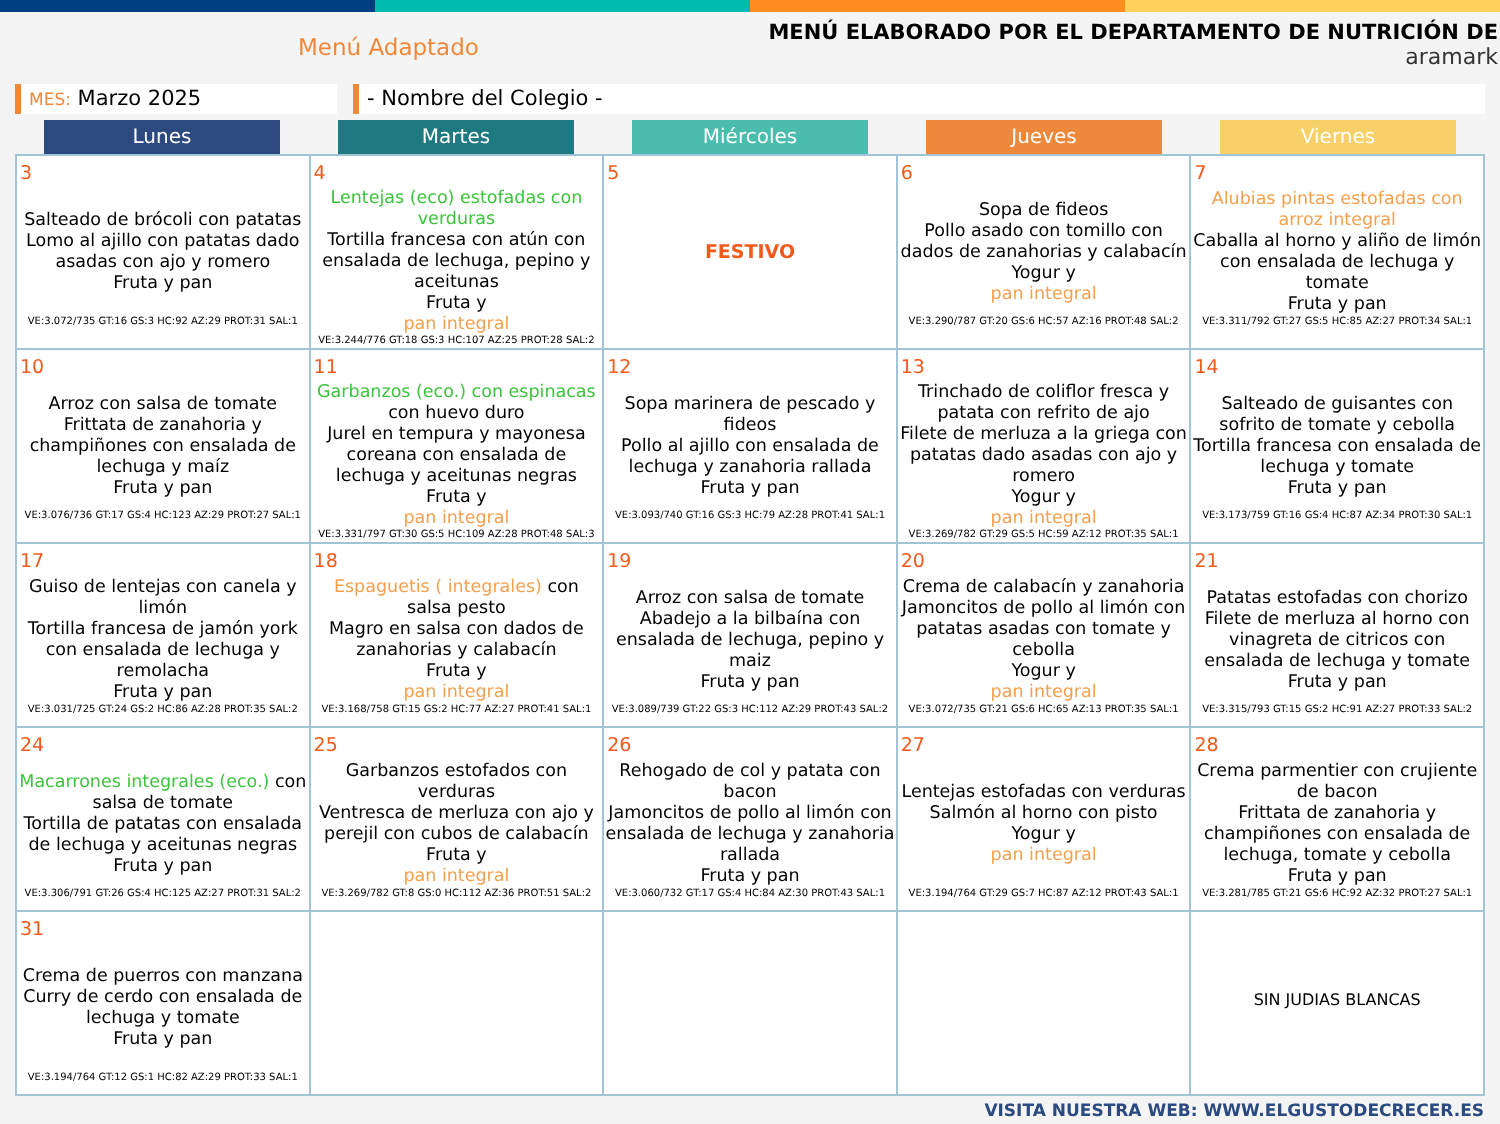Menú Adaptado
MENÚ ELABORADO POR EL DEPARTAMENTO DE NUTRICIÓN DE
aramark
MES: Marzo 2025 - Nombre del Colegio -
Lunes Martes Miércoles Jueves Viernes
| 3 Salteado de brócoli con patatas Lomo al ajillo con patatas dado asadas con ajo y romero Fruta y pan VE:3.072/735 GT:16 GS:3 HC:92 AZ:29 PROT:31 SAL:1 | 4 Lentejas (eco) estofadas con verduras Tortilla francesa con atún con ensalada de lechuga, pepino y aceitunas Fruta y pan integral VE:3.244/776 GT:18 GS:3 HC:107 AZ:25 PROT:28 SAL:2 | 5 FESTIVO | 6 Sopa de fideos Pollo asado con tomillo con dados de zanahorias y calabacín Yogur y pan integral VE:3.290/787 GT:20 GS:6 HC:57 AZ:16 PROT:48 SAL:2 | 7 Alubias pintas estofadas con arroz integral Caballa al horno y aliño de limón con ensalada de lechuga y tomate Fruta y pan VE:3.311/792 GT:27 GS:5 HC:85 AZ:27 PROT:34 SAL:1 |
| 10 Arroz con salsa de tomate Frittata de zanahoria y champiñones con ensalada de lechuga y maíz Fruta y pan VE:3.076/736 GT:17 GS:4 HC:123 AZ:29 PROT:27 SAL:1 | 11 Garbanzos (eco.) con espinacas con huevo duro Jurel en tempura y mayonesa coreana con ensalada de lechuga y aceitunas negras Fruta y pan integral VE:3.331/797 GT:30 GS:5 HC:109 AZ:28 PROT:48 SAL:3 | 12 Sopa marinera de pescado y fideos Pollo al ajillo con ensalada de lechuga y zanahoria rallada Fruta y pan VE:3.093/740 GT:16 GS:3 HC:79 AZ:28 PROT:41 SAL:1 | 13 Trinchado de coliflor fresca y patata con refrito de ajo Filete de merluza a la griega con patatas dado asadas con ajo y romero Yogur y pan integral VE:3.269/782 GT:29 GS:5 HC:59 AZ:12 PROT:35 SAL:1 | 14 Salteado de guisantes con sofrito de tomate y cebolla Tortilla francesa con ensalada de lechuga y tomate Fruta y pan VE:3.173/759 GT:16 GS:4 HC:87 AZ:34 PROT:30 SAL:1 |
| 17 Guiso de lentejas con canela y limón Tortilla francesa de jamón york con ensalada de lechuga y remolacha Fruta y pan VE:3.031/725 GT:24 GS:2 HC:86 AZ:28 PROT:35 SAL:2 | 18 Espaguetis ( integrales) con salsa pesto Magro en salsa con dados de zanahorias y calabacín Fruta y pan integral VE:3.168/758 GT:15 GS:2 HC:77 AZ:27 PROT:41 SAL:1 | 19 Arroz con salsa de tomate Abadejo a la bilbaína con ensalada de lechuga, pepino y maiz Fruta y pan VE:3.089/739 GT:22 GS:3 HC:112 AZ:29 PROT:43 SAL:2 | 20 Crema de calabacín y zanahoria Jamoncitos de pollo al limón con patatas asadas con tomate y cebolla Yogur y pan integral VE:3.072/735 GT:21 GS:6 HC:65 AZ:13 PROT:35 SAL:1 | 21 Patatas estofadas con chorizo Filete de merluza al horno con vinagreta de citricos con ensalada de lechuga y tomate Fruta y pan VE:3.315/793 GT:15 GS:2 HC:91 AZ:27 PROT:33 SAL:2 |
| 24 Macarrones integrales (eco.) con salsa de tomate Tortilla de patatas con ensalada de lechuga y aceitunas negras Fruta y pan VE:3.306/791 GT:26 GS:4 HC:125 AZ:27 PROT:31 SAL:2 | 25 Garbanzos estofados con verduras Ventresca de merluza con ajo y perejil con cubos de calabacín Fruta y pan integral VE:3.269/782 GT:8 GS:0 HC:112 AZ:36 PROT:51 SAL:2 | 26 Rehogado de col y patata con bacon Jamoncitos de pollo al limón con ensalada de lechuga y zanahoria rallada Fruta y pan VE:3.060/732 GT:17 GS:4 HC:84 AZ:30 PROT:43 SAL:1 | 27 Lentejas estofadas con verduras Salmón al horno con pisto Yogur y pan integral VE:3.194/764 GT:29 GS:7 HC:87 AZ:12 PROT:43 SAL:1 | 28 Crema parmentier con crujiente de bacon Frittata de zanahoria y champiñones con ensalada de lechuga, tomate y cebolla Fruta y pan VE:3.281/785 GT:21 GS:6 HC:92 AZ:32 PROT:27 SAL:1 |
| 31 Crema de puerros con manzana Curry de cerdo con ensalada de lechuga y tomate Fruta y pan VE:3.194/764 GT:12 GS:1 HC:82 AZ:29 PROT:33 SAL:1 | | | | SIN JUDIAS BLANCAS |
VISITA NUESTRA WEB: WWW.ELGUSTODECRECER.ES